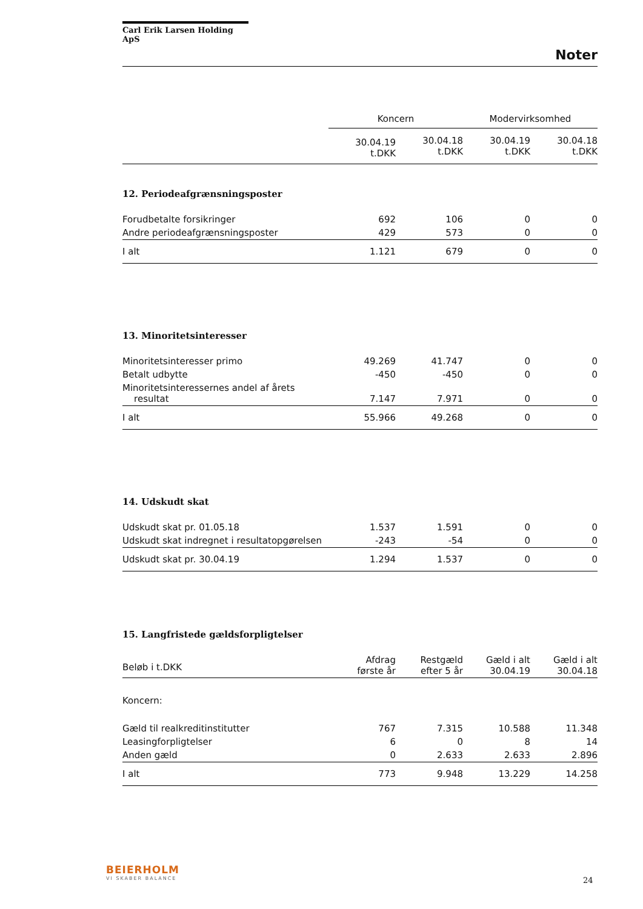Carl Erik Larsen Holding ApS
Noter
| | Koncern | | Modervirksomhed | |
| | 30.04.19 t.DKK | 30.04.18 t.DKK | 30.04.19 t.DKK | 30.04.18 t.DKK |
12. Periodeafgrænsningsposter
| Forudbetalte forsikringer | 692 | 106 | 0 | 0 |
| Andre periodeafgrænsningsposter | 429 | 573 | 0 | 0 |
| I alt | 1.121 | 679 | 0 | 0 |
13. Minoritetsinteresser
| Minoritetsinteresser primo | 49.269 | 41.747 | 0 | 0 |
| Betalt udbytte | -450 | -450 | 0 | 0 |
| Minoritetsinteressernes andel af årets resultat | 7.147 | 7.971 | 0 | 0 |
| I alt | 55.966 | 49.268 | 0 | 0 |
14. Udskudt skat
| Udskudt skat pr. 01.05.18 | 1.537 | 1.591 | 0 | 0 |
| Udskudt skat indregnet i resultatopgørelsen | -243 | -54 | 0 | 0 |
| Udskudt skat pr. 30.04.19 | 1.294 | 1.537 | 0 | 0 |
15. Langfristede gældsforpligtelser
| Beløb i t.DKK | Afdrag første år | Restgæld efter 5 år | Gæld i alt 30.04.19 | Gæld i alt 30.04.18 |
| Koncern: | | | | |
| Gæld til realkreditinstitutter | 767 | 7.315 | 10.588 | 11.348 |
| Leasingforpligtelser | 6 | 0 | 8 | 14 |
| Anden gæld | 0 | 2.633 | 2.633 | 2.896 |
| I alt | 773 | 9.948 | 13.229 | 14.258 |
BEIERHOLM
VI SKABER BALANCE
24